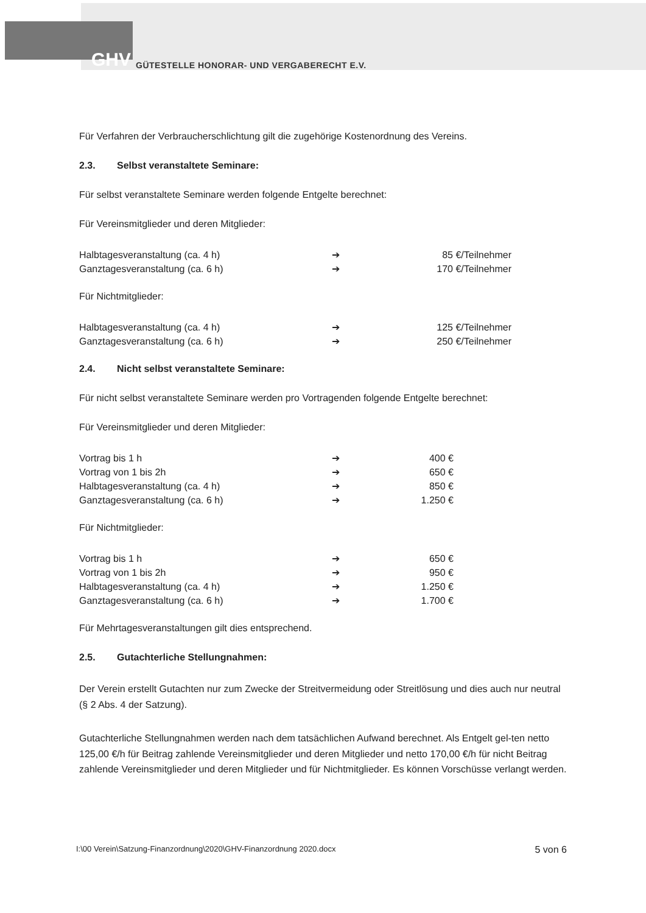GHV GÜTESTELLE HONORAR- UND VERGABERECHT E.V.
Für Verfahren der Verbraucherschlichtung gilt die zugehörige Kostenordnung des Vereins.
2.3. Selbst veranstaltete Seminare:
Für selbst veranstaltete Seminare werden folgende Entgelte berechnet:
Für Vereinsmitglieder und deren Mitglieder:
| Halbtagesveranstaltung (ca. 4 h) | ➔ | 85 €/Teilnehmer |
| Ganztagesveranstaltung (ca. 6 h) | ➔ | 170 €/Teilnehmer |
Für Nichtmitglieder:
| Halbtagesveranstaltung (ca. 4 h) | ➔ | 125 €/Teilnehmer |
| Ganztagesveranstaltung (ca. 6 h) | ➔ | 250 €/Teilnehmer |
2.4. Nicht selbst veranstaltete Seminare:
Für nicht selbst veranstaltete Seminare werden pro Vortragenden folgende Entgelte berechnet:
Für Vereinsmitglieder und deren Mitglieder:
| Vortrag bis 1 h | ➔ | 400 € |
| Vortrag von 1 bis 2h | ➔ | 650 € |
| Halbtagesveranstaltung (ca. 4 h) | ➔ | 850 € |
| Ganztagesveranstaltung (ca. 6 h) | ➔ | 1.250 € |
Für Nichtmitglieder:
| Vortrag bis 1 h | ➔ | 650 € |
| Vortrag von 1 bis 2h | ➔ | 950 € |
| Halbtagesveranstaltung (ca. 4 h) | ➔ | 1.250 € |
| Ganztagesveranstaltung (ca. 6 h) | ➔ | 1.700 € |
Für Mehrtagesveranstaltungen gilt dies entsprechend.
2.5. Gutachterliche Stellungnahmen:
Der Verein erstellt Gutachten nur zum Zwecke der Streitvermeidung oder Streitlösung und dies auch nur neutral (§ 2 Abs. 4 der Satzung).
Gutachterliche Stellungnahmen werden nach dem tatsächlichen Aufwand berechnet. Als Entgelt gel-ten netto 125,00 €/h für Beitrag zahlende Vereinsmitglieder und deren Mitglieder und netto 170,00 €/h für nicht Beitrag zahlende Vereinsmitglieder und deren Mitglieder und für Nichtmitglieder. Es können Vorschüsse verlangt werden.
I:\00 Verein\Satzung-Finanzordnung\2020\GHV-Finanzordnung 2020.docx 5 von 6